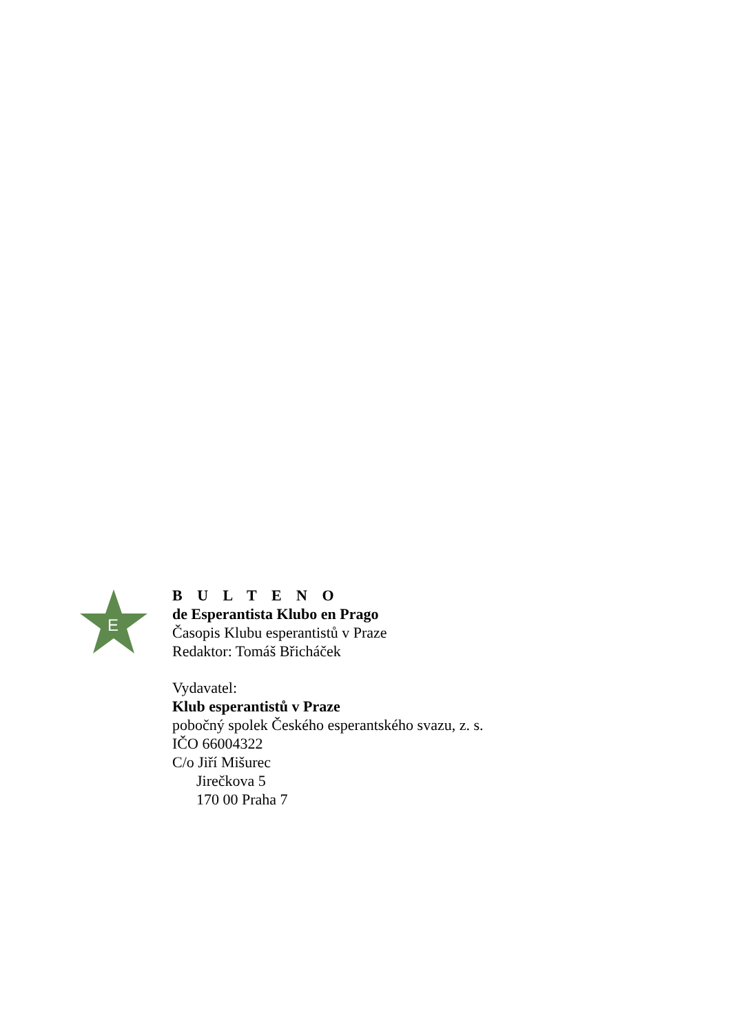E
B U L T E N O
de Esperantista Klubo en Prago
Časopis Klubu esperantistů v Praze
Redaktor: Tomáš Břicháček
Vydavatel:
Klub esperantistů v Praze
pobočný spolek Českého esperantského svazu, z. s.
IČO 66004322
C/o Jiří Mišurec
Jirečkova 5
170 00 Praha 7